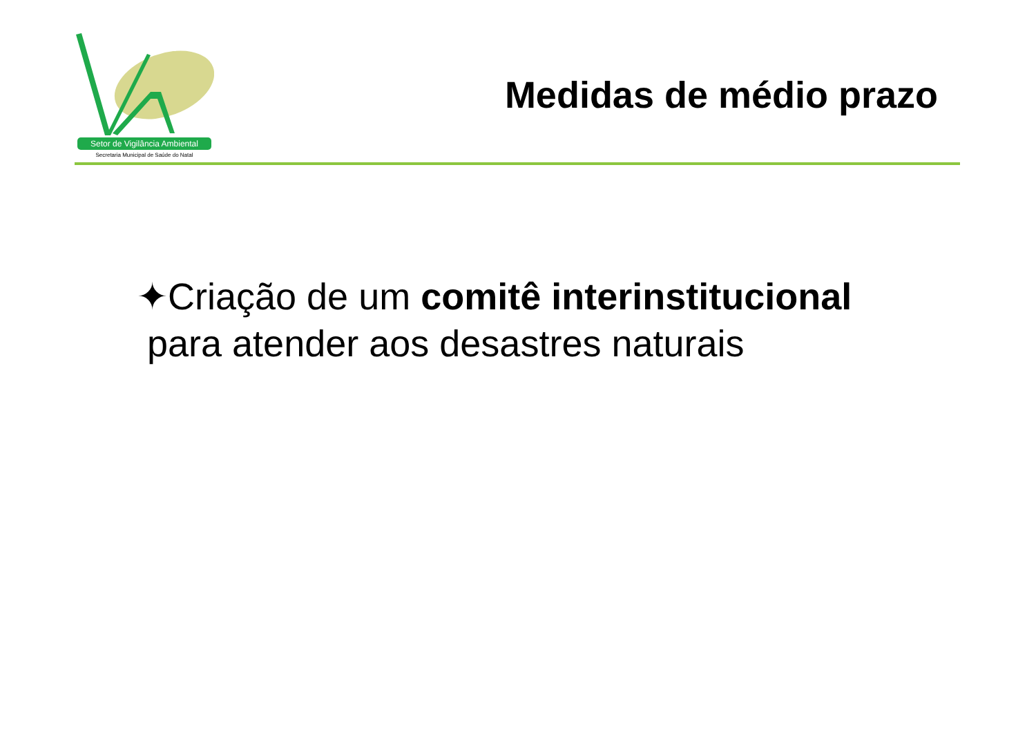Setor de Vigilância Ambiental
Secretaria Municipal de Saúde do Natal
Medidas de médio prazo
✦Criação de um comitê interinstitucional
para atender aos desastres naturais